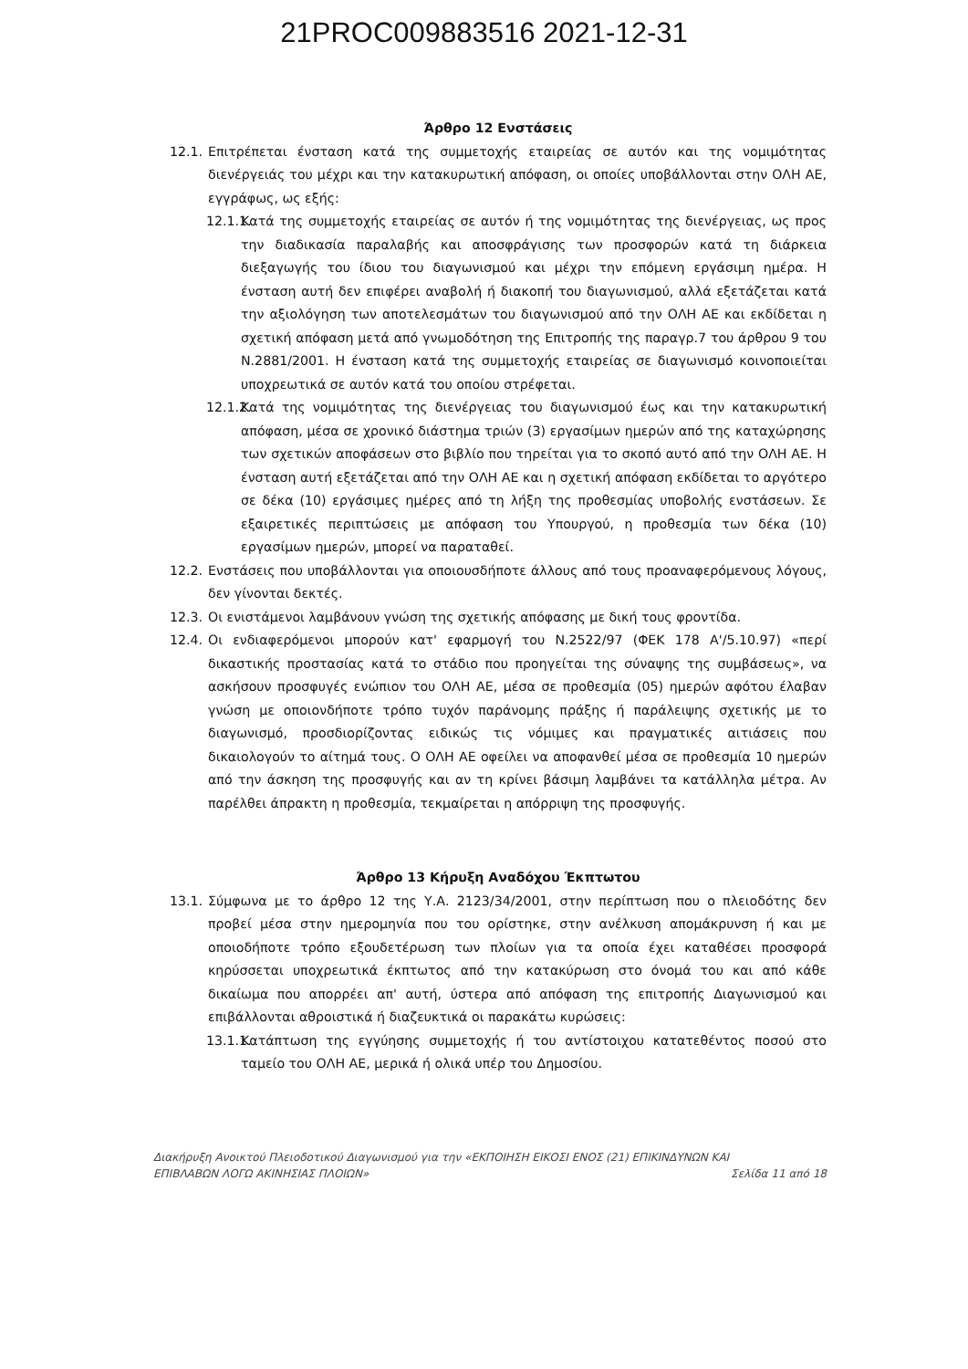21PROC009883516 2021-12-31
Άρθρο 12 Ενστάσεις
12.1.
Επιτρέπεται ένσταση κατά της συμμετοχής εταιρείας σε αυτόν και της νομιμότητας διενέργειάς του μέχρι και την κατακυρωτική απόφαση, οι οποίες υποβάλλονται στην ΟΛΗ ΑΕ, εγγράφως, ως εξής:
12.1.1.
Κατά της συμμετοχής εταιρείας σε αυτόν ή της νομιμότητας της διενέργειας, ως προς την διαδικασία παραλαβής και αποσφράγισης των προσφορών κατά τη διάρκεια διεξαγωγής του ίδιου του διαγωνισμού και μέχρι την επόμενη εργάσιμη ημέρα. Η ένσταση αυτή δεν επιφέρει αναβολή ή διακοπή του διαγωνισμού, αλλά εξετάζεται κατά την αξιολόγηση των αποτελεσμάτων του διαγωνισμού από την ΟΛΗ ΑΕ και εκδίδεται η σχετική απόφαση μετά από γνωμοδότηση της Επιτροπής της παραγρ.7 του άρθρου 9 του Ν.2881/2001. Η ένσταση κατά της συμμετοχής εταιρείας σε διαγωνισμό κοινοποιείται υποχρεωτικά σε αυτόν κατά του οποίου στρέφεται.
12.1.2.
Κατά της νομιμότητας της διενέργειας του διαγωνισμού έως και την κατακυρωτική απόφαση, μέσα σε χρονικό διάστημα τριών (3) εργασίμων ημερών από της καταχώρησης των σχετικών αποφάσεων στο βιβλίο που τηρείται για το σκοπό αυτό από την ΟΛΗ ΑΕ. Η ένσταση αυτή εξετάζεται από την ΟΛΗ ΑΕ και η σχετική απόφαση εκδίδεται το αργότερο σε δέκα (10) εργάσιμες ημέρες από τη λήξη της προθεσμίας υποβολής ενστάσεων. Σε εξαιρετικές περιπτώσεις με απόφαση του Υπουργού, η προθεσμία των δέκα (10) εργασίμων ημερών, μπορεί να παραταθεί.
12.2.
Ενστάσεις που υποβάλλονται για οποιουσδήποτε άλλους από τους προαναφερόμενους λόγους, δεν γίνονται δεκτές.
12.3.
Οι ενιστάμενοι λαμβάνουν γνώση της σχετικής απόφασης με δική τους φροντίδα.
12.4.
Οι ενδιαφερόμενοι μπορούν κατ' εφαρμογή του Ν.2522/97 (ΦΕΚ 178 Α'/5.10.97) «περί δικαστικής προστασίας κατά το στάδιο που προηγείται της σύναψης της συμβάσεως», να ασκήσουν προσφυγές ενώπιον του ΟΛΗ ΑΕ, μέσα σε προθεσμία (05) ημερών αφότου έλαβαν γνώση με οποιονδήποτε τρόπο τυχόν παράνομης πράξης ή παράλειψης σχετικής με το διαγωνισμό, προσδιορίζοντας ειδικώς τις νόμιμες και πραγματικές αιτιάσεις που δικαιολογούν το αίτημά τους. Ο ΟΛΗ ΑΕ οφείλει να αποφανθεί μέσα σε προθεσμία 10 ημερών από την άσκηση της προσφυγής και αν τη κρίνει βάσιμη λαμβάνει τα κατάλληλα μέτρα. Αν παρέλθει άπρακτη η προθεσμία, τεκμαίρεται η απόρριψη της προσφυγής.
Άρθρο 13 Κήρυξη Αναδόχου Έκπτωτου
13.1.
Σύμφωνα με το άρθρο 12 της Υ.Α. 2123/34/2001, στην περίπτωση που ο πλειοδότης δεν προβεί μέσα στην ημερομηνία που του ορίστηκε, στην ανέλκυση απομάκρυνση ή και με οποιοδήποτε τρόπο εξουδετέρωση των πλοίων για τα οποία έχει καταθέσει προσφορά κηρύσσεται υποχρεωτικά έκπτωτος από την κατακύρωση στο όνομά του και από κάθε δικαίωμα που απορρέει απ' αυτή, ύστερα από απόφαση της επιτροπής Διαγωνισμού και επιβάλλονται αθροιστικά ή διαζευκτικά οι παρακάτω κυρώσεις:
13.1.1.
Κατάπτωση της εγγύησης συμμετοχής ή του αντίστοιχου κατατεθέντος ποσού στο ταμείο του ΟΛΗ ΑΕ, μερικά ή ολικά υπέρ του Δημοσίου.
Διακήρυξη Ανοικτού Πλειοδοτικού Διαγωνισμού για την «ΕΚΠΟΙΗΣΗ ΕΙΚΟΣΙ ΕΝΟΣ (21) ΕΠΙΚΙΝΔΥΝΩΝ ΚΑΙ
ΕΠΙΒΛΑΒΩΝ ΛΟΓΩ ΑΚΙΝΗΣΙΑΣ ΠΛΟΙΩΝ» Σελίδα 11 από 18